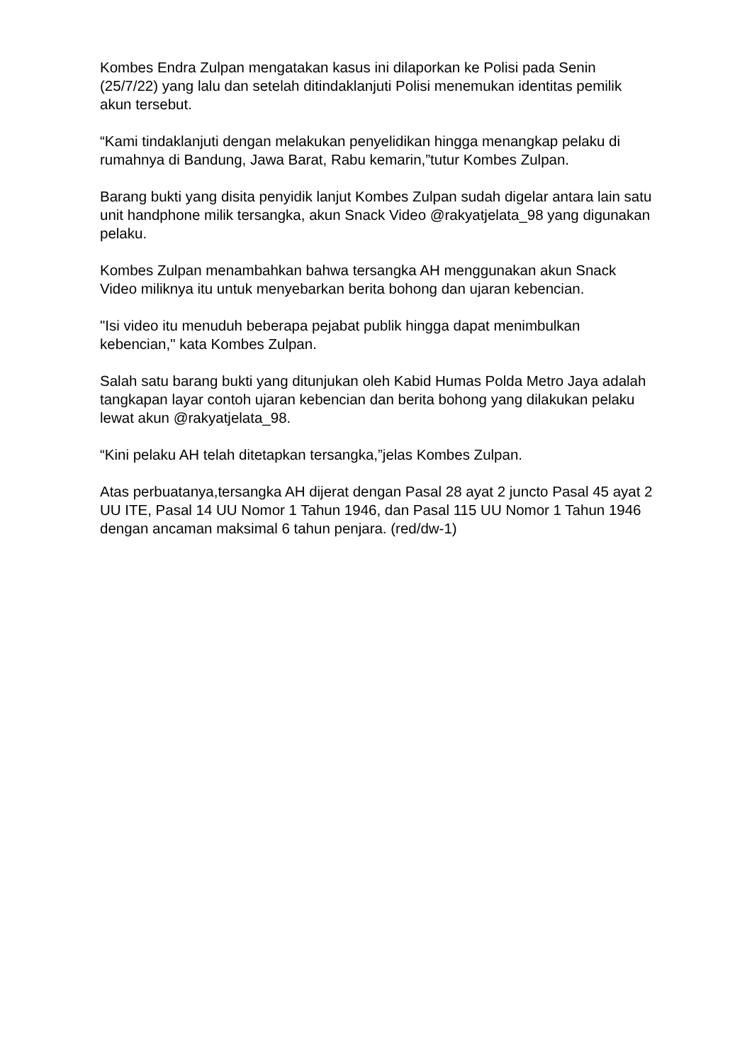Kombes Endra Zulpan mengatakan kasus ini dilaporkan ke Polisi pada Senin (25/7/22) yang lalu dan setelah ditindaklanjuti Polisi menemukan identitas pemilik akun tersebut.
“Kami tindaklanjuti dengan melakukan penyelidikan hingga menangkap pelaku di rumahnya di Bandung, Jawa Barat, Rabu kemarin,”tutur Kombes Zulpan.
Barang bukti yang disita penyidik lanjut Kombes Zulpan sudah digelar antara lain satu unit handphone milik tersangka, akun Snack Video @rakyatjelata_98 yang digunakan pelaku.
Kombes Zulpan menambahkan bahwa tersangka AH menggunakan akun Snack Video miliknya itu untuk menyebarkan berita bohong dan ujaran kebencian.
"Isi video itu menuduh beberapa pejabat publik hingga dapat menimbulkan kebencian," kata Kombes Zulpan.
Salah satu barang bukti yang ditunjukan oleh Kabid Humas Polda Metro Jaya adalah tangkapan layar contoh ujaran kebencian dan berita bohong yang dilakukan pelaku lewat akun @rakyatjelata_98.
“Kini pelaku AH telah ditetapkan tersangka,”jelas Kombes Zulpan.
Atas perbuatanya,tersangka AH dijerat dengan Pasal 28 ayat 2 juncto Pasal 45 ayat 2 UU ITE, Pasal 14 UU Nomor 1 Tahun 1946, dan Pasal 115 UU Nomor 1 Tahun 1946 dengan ancaman maksimal 6 tahun penjara. (red/dw-1)